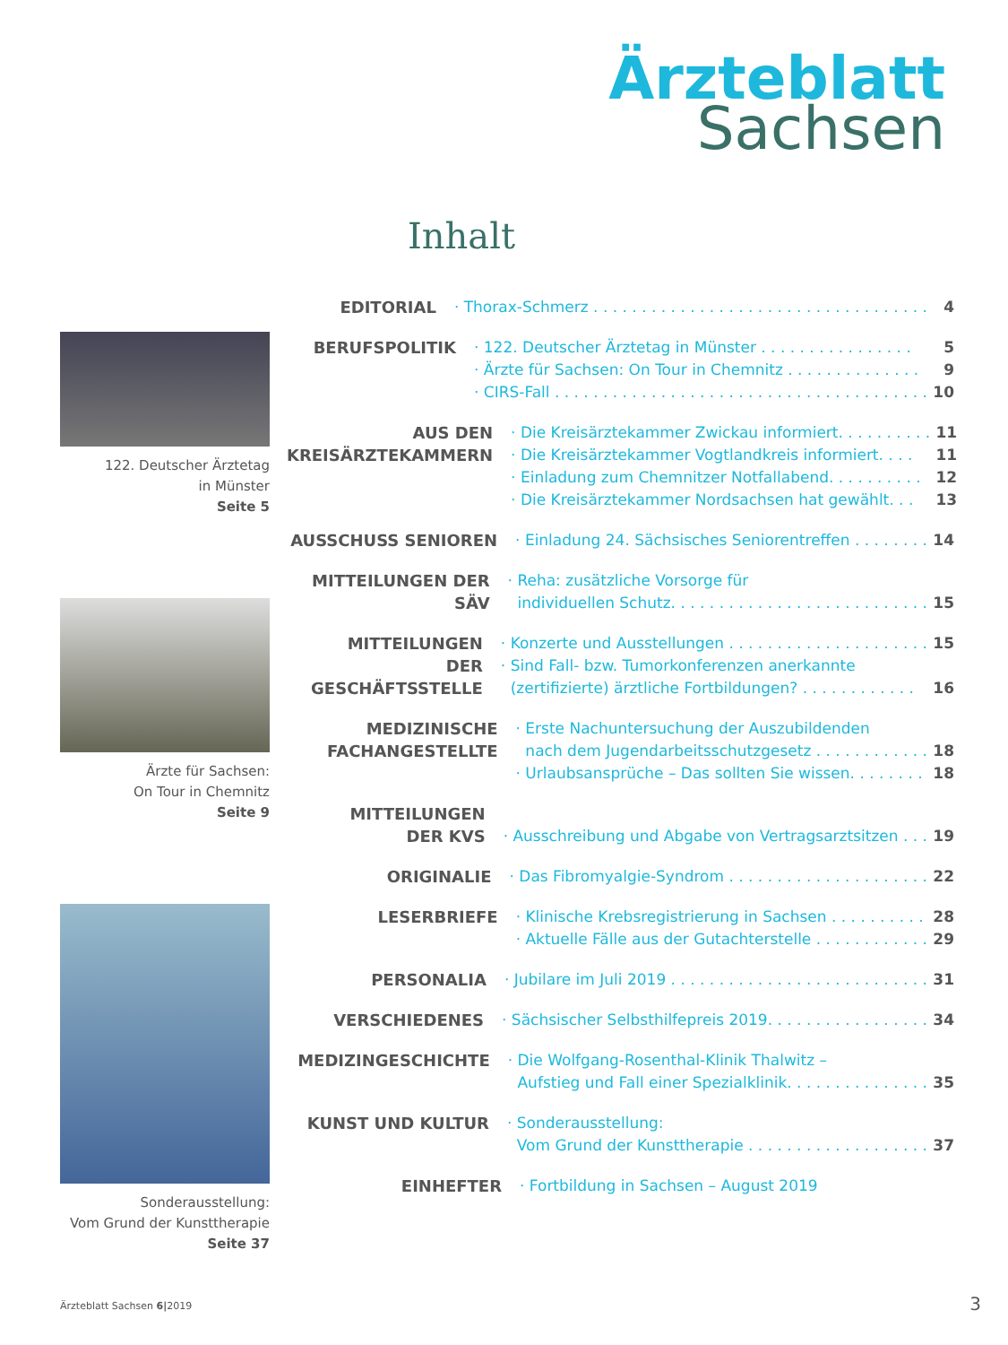Ärzteblatt
Sachsen
Inhalt
122. Deutscher Ärztetag
in Münster
Seite 5
Ärzte für Sachsen:
On Tour in Chemnitz
Seite 9
Sonderausstellung:
Vom Grund der Kunsttherapie
Seite 37
EDITORIAL · Thorax-Schmerz . . . . . . . . . . . . . . . . . . . . . . . . . . . . . . . . . . . 4
BERUFSPOLITIK · 122. Deutscher Ärztetag in Münster . . . . . . . . . . . . . . . . 5
· Ärzte für Sachsen: On Tour in Chemnitz . . . . . . . . . . . . . . 9
· CIRS-Fall . . . . . . . . . . . . . . . . . . . . . . . . . . . . . . . . . . . . . . . 10
AUS DEN
KREISÄRZTEKAMMERN
· Die Kreisärztekammer Zwickau informiert. . . . . . . . . . 11
· Die Kreisärztekammer Vogtlandkreis informiert. . . . 11
· Einladung zum Chemnitzer Notfallabend. . . . . . . . . . 12
· Die Kreisärztekammer Nordsachsen hat gewählt. . . 13
AUSSCHUSS SENIOREN · Einladung 24. Sächsisches Seniorentreffen . . . . . . . . 14
MITTEILUNGEN DER SÄV · Reha: zusätzliche Vorsorge für
individuellen Schutz. . . . . . . . . . . . . . . . . . . . . . . . . . .
15
MITTEILUNGEN
DER GESCHÄFTSSTELLE
· Konzerte und Ausstellungen . . . . . . . . . . . . . . . . . . . . . 15
· Sind Fall- bzw. Tumorkonferenzen anerkannte
(zertifizierte) ärztliche Fortbildungen? . . . . . . . . . . . .
16
MEDIZINISCHE
FACHANGESTELLTE
· Erste Nachuntersuchung der Auszubildenden
nach dem Jugendarbeitsschutzgesetz . . . . . . . . . . . .
18
· Urlaubsansprüche – Das sollten Sie wissen. . . . . . . . 18
MITTEILUNGEN
DER KVS
· Ausschreibung und Abgabe von Vertragsarztsitzen . . .
19
ORIGINALIE · Das Fibromyalgie-Syndrom . . . . . . . . . . . . . . . . . . . . . 22
LESERBRIEFE · Klinische Krebsregistrierung in Sachsen . . . . . . . . . . 28
· Aktuelle Fälle aus der Gutachterstelle . . . . . . . . . . . . 29
PERSONALIA · Jubilare im Juli 2019 . . . . . . . . . . . . . . . . . . . . . . . . . . . 31
VERSCHIEDENES · Sächsischer Selbsthilfepreis 2019. . . . . . . . . . . . . . . . . 34
MEDIZINGESCHICHTE · Die Wolfgang-Rosenthal-Klinik Thalwitz –
Aufstieg und Fall einer Spezialklinik. . . . . . . . . . . . . . .
35
KUNST UND KULTUR · Sonderausstellung:
Vom Grund der Kunsttherapie . . . . . . . . . . . . . . . . . . .
37
EINHEFTER · Fortbildung in Sachsen – August 2019
Ärzteblatt Sachsen 6|2019 3